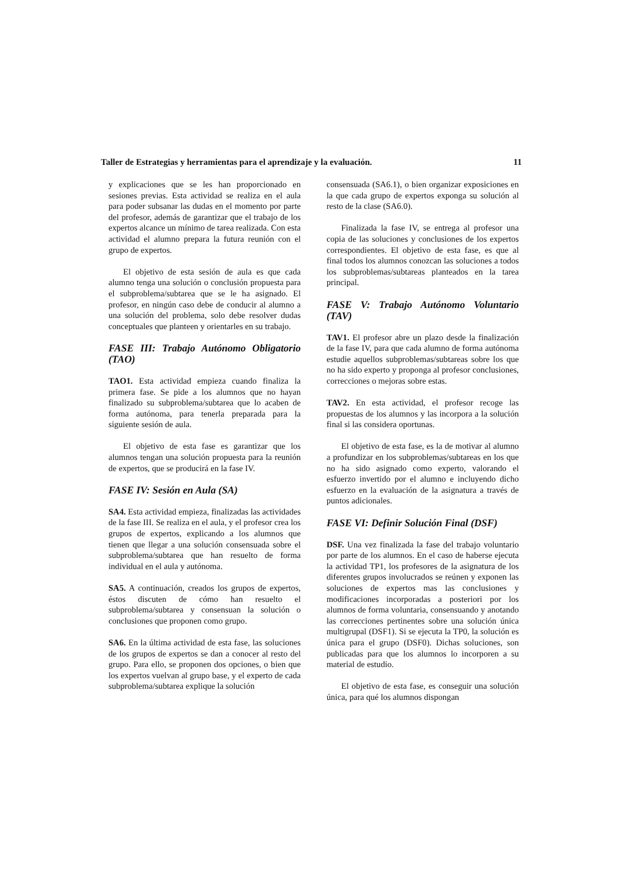Taller de Estrategias y herramientas para el aprendizaje y la evaluación. 11
y explicaciones que se les han proporcionado en sesiones previas. Esta actividad se realiza en el aula para poder subsanar las dudas en el momento por parte del profesor, además de garantizar que el trabajo de los expertos alcance un mínimo de tarea realizada. Con esta actividad el alumno prepara la futura reunión con el grupo de expertos.
El objetivo de esta sesión de aula es que cada alumno tenga una solución o conclusión propuesta para el subproblema/subtarea que se le ha asignado. El profesor, en ningún caso debe de conducir al alumno a una solución del problema, solo debe resolver dudas conceptuales que planteen y orientarles en su trabajo.
FASE III: Trabajo Autónomo Obligatorio (TAO)
TAO1. Esta actividad empieza cuando finaliza la primera fase. Se pide a los alumnos que no hayan finalizado su subproblema/subtarea que lo acaben de forma autónoma, para tenerla preparada para la siguiente sesión de aula.
El objetivo de esta fase es garantizar que los alumnos tengan una solución propuesta para la reunión de expertos, que se producirá en la fase IV.
FASE IV: Sesión en Aula (SA)
SA4. Esta actividad empieza, finalizadas las actividades de la fase III. Se realiza en el aula, y el profesor crea los grupos de expertos, explicando a los alumnos que tienen que llegar a una solución consensuada sobre el subproblema/subtarea que han resuelto de forma individual en el aula y autónoma.
SA5. A continuación, creados los grupos de expertos, éstos discuten de cómo han resuelto el subproblema/subtarea y consensuan la solución o conclusiones que proponen como grupo.
SA6. En la última actividad de esta fase, las soluciones de los grupos de expertos se dan a conocer al resto del grupo. Para ello, se proponen dos opciones, o bien que los expertos vuelvan al grupo base, y el experto de cada subproblema/subtarea explique la solución
consensuada (SA6.1), o bien organizar exposiciones en la que cada grupo de expertos exponga su solución al resto de la clase (SA6.0).
Finalizada la fase IV, se entrega al profesor una copia de las soluciones y conclusiones de los expertos correspondientes. El objetivo de esta fase, es que al final todos los alumnos conozcan las soluciones a todos los subproblemas/subtareas planteados en la tarea principal.
FASE V: Trabajo Autónomo Voluntario (TAV)
TAV1. El profesor abre un plazo desde la finalización de la fase IV, para que cada alumno de forma autónoma estudie aquellos subproblemas/subtareas sobre los que no ha sido experto y proponga al profesor conclusiones, correcciones o mejoras sobre estas.
TAV2. En esta actividad, el profesor recoge las propuestas de los alumnos y las incorpora a la solución final si las considera oportunas.
El objetivo de esta fase, es la de motivar al alumno a profundizar en los subproblemas/subtareas en los que no ha sido asignado como experto, valorando el esfuerzo invertido por el alumno e incluyendo dicho esfuerzo en la evaluación de la asignatura a través de puntos adicionales.
FASE VI: Definir Solución Final (DSF)
DSF. Una vez finalizada la fase del trabajo voluntario por parte de los alumnos. En el caso de haberse ejecuta la actividad TP1, los profesores de la asignatura de los diferentes grupos involucrados se reúnen y exponen las soluciones de expertos mas las conclusiones y modificaciones incorporadas a posteriori por los alumnos de forma voluntaria, consensuando y anotando las correcciones pertinentes sobre una solución única multigrupal (DSF1). Si se ejecuta la TP0, la solución es única para el grupo (DSF0). Dichas soluciones, son publicadas para que los alumnos lo incorporen a su material de estudio.
El objetivo de esta fase, es conseguir una solución única, para qué los alumnos dispongan